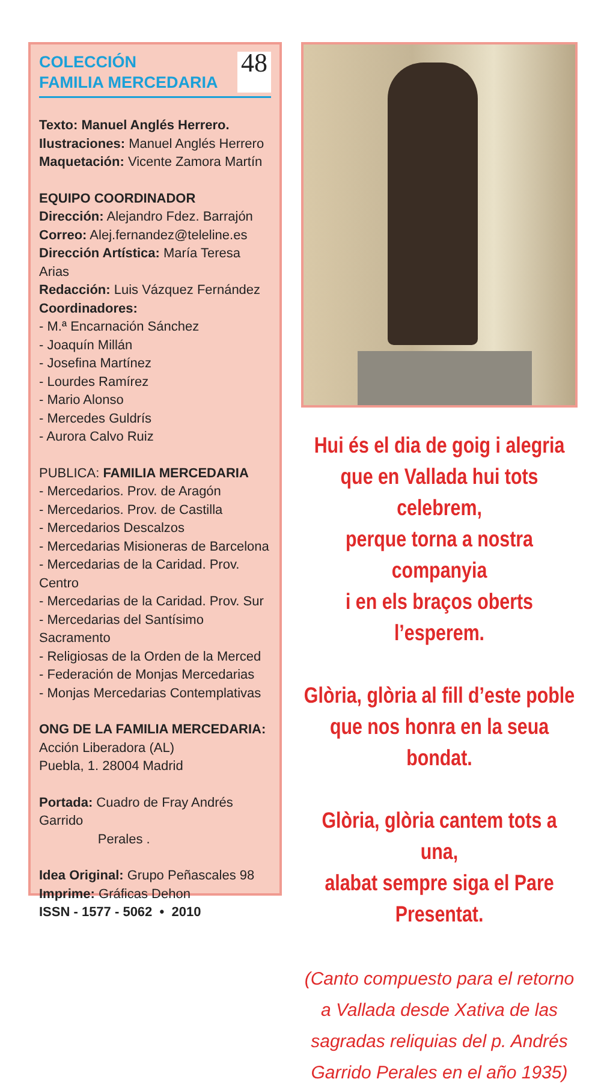COLECCIÓN
FAMILIA MERCEDARIA
48
Texto: Manuel Anglés Herrero.
Ilustraciones: Manuel Anglés Herrero
Maquetación: Vicente Zamora Martín
EQUIPO COORDINADOR
Dirección: Alejandro Fdez. Barrajón
Correo: Alej.fernandez@teleline.es
Dirección Artística: María Teresa Arias
Redacción: Luis Vázquez Fernández
Coordinadores:
- M.ª Encarnación Sánchez
- Joaquín Millán
- Josefina Martínez
- Lourdes Ramírez
- Mario Alonso
- Mercedes Guldrís
- Aurora Calvo Ruiz
PUBLICA: FAMILIA MERCEDARIA
- Mercedarios. Prov. de Aragón
- Mercedarios. Prov. de Castilla
- Mercedarios Descalzos
- Mercedarias Misioneras de Barcelona
- Mercedarias de la Caridad. Prov. Centro
- Mercedarias de la Caridad. Prov. Sur
- Mercedarias del Santísimo Sacramento
- Religiosas de la Orden de la Merced
- Federación de Monjas Mercedarias
- Monjas Mercedarias Contemplativas
ONG DE LA FAMILIA MERCEDARIA:
Acción Liberadora (AL)
Puebla, 1. 28004 Madrid
Portada: Cuadro de Fray Andrés Garrido
Perales .
Idea Original: Grupo Peñascales 98
Imprime: Gráficas Dehon
ISSN - 1577 - 5062 • 2010
Hui és el dia de goig i alegria
que en Vallada hui tots celebrem,
perque torna a nostra companyia
i en els braços oberts l’esperem.
Glòria, glòria al fill d’este poble
que nos honra en la seua bondat.
Glòria, glòria cantem tots a una,
alabat sempre siga el Pare
Presentat.
(Canto compuesto para el retorno a Vallada desde Xativa de las sagradas reliquias del p. Andrés Garrido Perales en el año 1935)